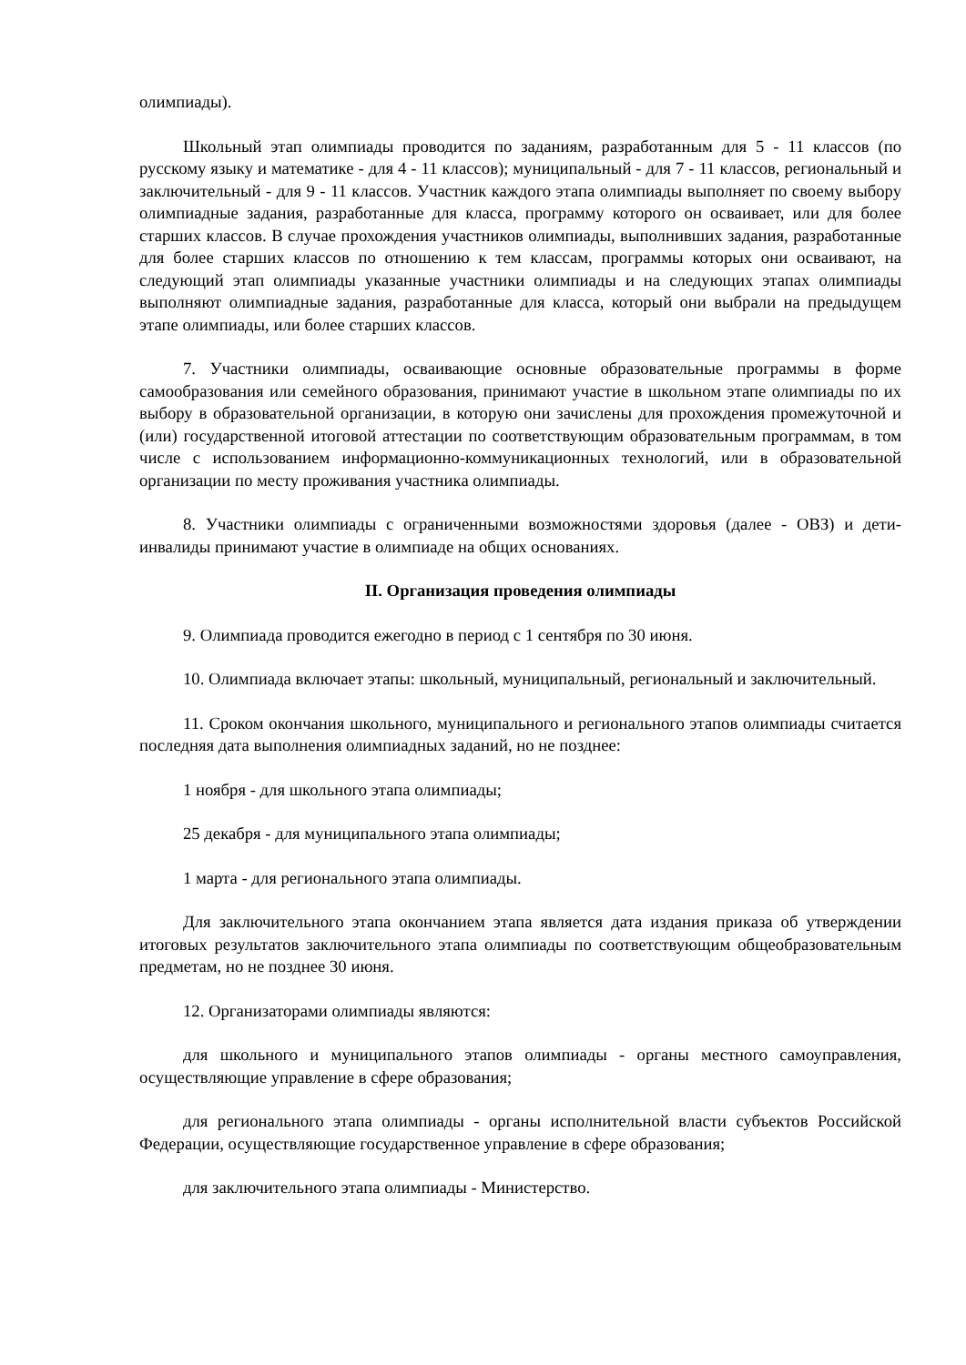олимпиады).
Школьный этап олимпиады проводится по заданиям, разработанным для 5 - 11 классов (по русскому языку и математике - для 4 - 11 классов); муниципальный - для 7 - 11 классов, региональный и заключительный - для 9 - 11 классов. Участник каждого этапа олимпиады выполняет по своему выбору олимпиадные задания, разработанные для класса, программу которого он осваивает, или для более старших классов. В случае прохождения участников олимпиады, выполнивших задания, разработанные для более старших классов по отношению к тем классам, программы которых они осваивают, на следующий этап олимпиады указанные участники олимпиады и на следующих этапах олимпиады выполняют олимпиадные задания, разработанные для класса, который они выбрали на предыдущем этапе олимпиады, или более старших классов.
7. Участники олимпиады, осваивающие основные образовательные программы в форме самообразования или семейного образования, принимают участие в школьном этапе олимпиады по их выбору в образовательной организации, в которую они зачислены для прохождения промежуточной и (или) государственной итоговой аттестации по соответствующим образовательным программам, в том числе с использованием информационно-коммуникационных технологий, или в образовательной организации по месту проживания участника олимпиады.
8. Участники олимпиады с ограниченными возможностями здоровья (далее - ОВЗ) и дети-инвалиды принимают участие в олимпиаде на общих основаниях.
II. Организация проведения олимпиады
9. Олимпиада проводится ежегодно в период с 1 сентября по 30 июня.
10. Олимпиада включает этапы: школьный, муниципальный, региональный и заключительный.
11. Сроком окончания школьного, муниципального и регионального этапов олимпиады считается последняя дата выполнения олимпиадных заданий, но не позднее:
1 ноября - для школьного этапа олимпиады;
25 декабря - для муниципального этапа олимпиады;
1 марта - для регионального этапа олимпиады.
Для заключительного этапа окончанием этапа является дата издания приказа об утверждении итоговых результатов заключительного этапа олимпиады по соответствующим общеобразовательным предметам, но не позднее 30 июня.
12. Организаторами олимпиады являются:
для школьного и муниципального этапов олимпиады - органы местного самоуправления, осуществляющие управление в сфере образования;
для регионального этапа олимпиады - органы исполнительной власти субъектов Российской Федерации, осуществляющие государственное управление в сфере образования;
для заключительного этапа олимпиады - Министерство.